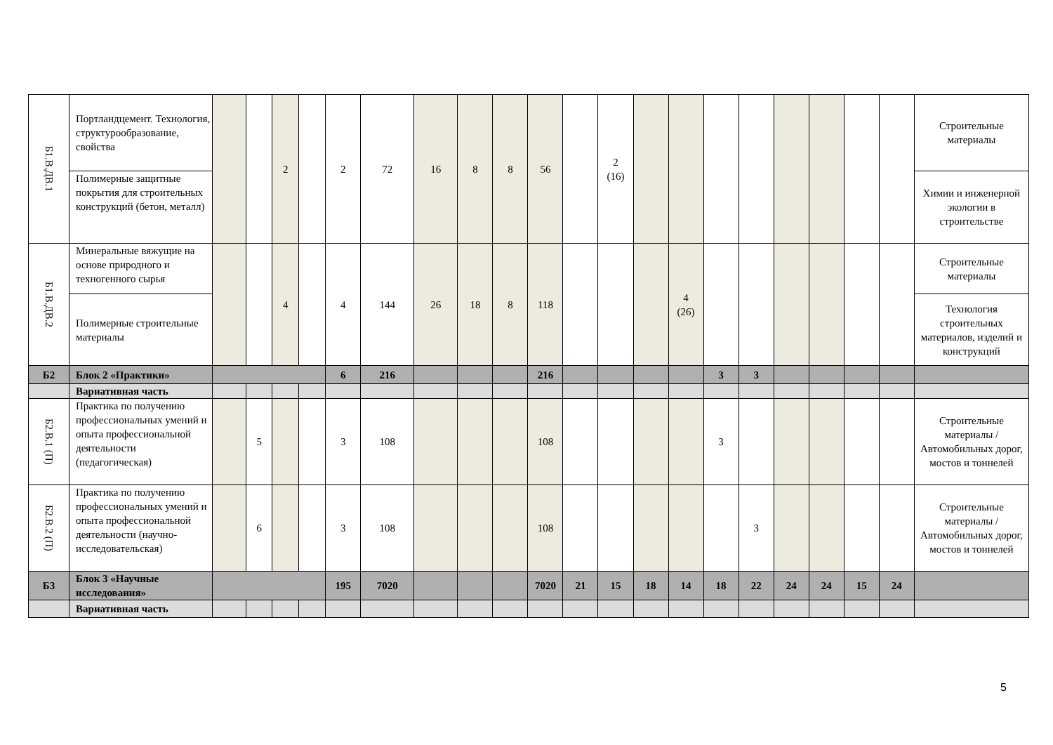| Б1.В.ДВ.1 | Портландцемент. Технология, структурообразование, свойства | | | 2 | | 2 | 72 | 16 | 8 | 8 | 56 | | 2 (16) | | | | | | | | | Строительные материалы |
| | Полимерные защитные покрытия для строительных конструкций (бетон, металл) | | | | | | | | | | | | | | | | | | | | | Химии и инженерной экологии в строительстве |
| Б1.В.ДВ.2 | Минеральные вяжущие на основе природного и техногенного сырья | | | 4 | | 4 | 144 | 26 | 18 | 8 | 118 | | | | 4 (26) | | | | | | | Строительные материалы |
| | Полимерные строительные материалы | | | | | | | | | | | | | | | | | | | | | Технология строительных материалов, изделий и конструкций |
| Б2 | Блок 2 «Практики» | | | | | 6 | 216 | | | | 216 | | | | | 3 | 3 | | | | | |
| | Вариативная часть | | | | | | | | | | | | | | | | | | | | | |
| Б2.В.1 (П) | Практика по получению профессиональных умений и опыта профессиональной деятельности (педагогическая) | | 5 | | | 3 | 108 | | | | 108 | | | | | 3 | | | | | | Строительные материалы / Автомобильных дорог, мостов и тоннелей |
| Б2.В.2 (П) | Практика по получению профессиональных умений и опыта профессиональной деятельности (научно-исследовательская) | | 6 | | | 3 | 108 | | | | 108 | | | | | | 3 | | | | | Строительные материалы / Автомобильных дорог, мостов и тоннелей |
| Б3 | Блок 3 «Научные исследования» | | | | | 195 | 7020 | | | | 7020 | 21 | 15 | 18 | 14 | 18 | 22 | 24 | 24 | 15 | 24 | |
| | Вариативная часть | | | | | | | | | | | | | | | | | | | | | |
5